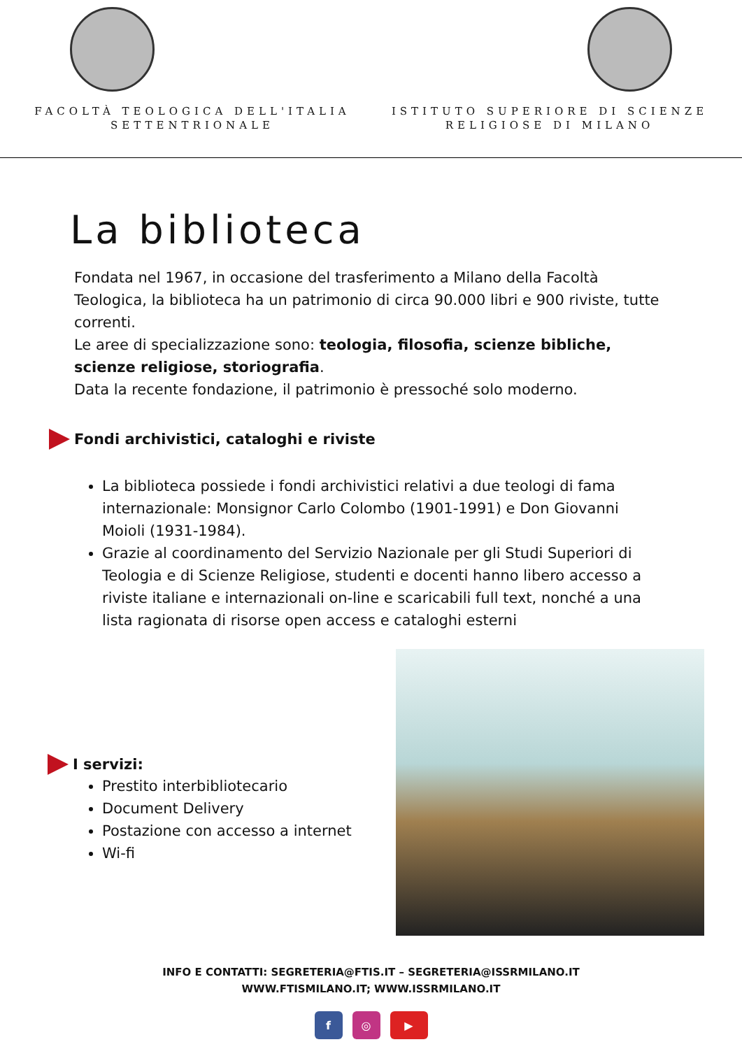FACOLTÀ TEOLOGICA DELL'ITALIA
SETTENTRIONALE
ISTITUTO SUPERIORE DI SCIENZE
RELIGIOSE DI MILANO
La biblioteca
Fondata nel 1967, in occasione del trasferimento a Milano della Facoltà Teologica, la biblioteca ha un patrimonio di circa 90.000 libri e 900 riviste, tutte correnti.
Le aree di specializzazione sono: teologia, filosofia, scienze bibliche, scienze religiose, storiografia.
Data la recente fondazione, il patrimonio è pressoché solo moderno.
Fondi archivistici, cataloghi e riviste
La biblioteca possiede i fondi archivistici relativi a due teologi di fama internazionale: Monsignor Carlo Colombo (1901-1991) e Don Giovanni Moioli (1931-1984).
Grazie al coordinamento del Servizio Nazionale per gli Studi Superiori di Teologia e di Scienze Religiose, studenti e docenti hanno libero accesso a riviste italiane e internazionali on-line e scaricabili full text, nonché a una lista ragionata di risorse open access e cataloghi esterni
I servizi:
Prestito interbibliotecario
Document Delivery
Postazione con accesso a internet
Wi-fi
INFO E CONTATTI: SEGRETERIA@FTIS.IT – SEGRETERIA@ISSRMILANO.IT
WWW.FTISMILANO.IT; WWW.ISSRMILANO.IT
f ◎ ▶